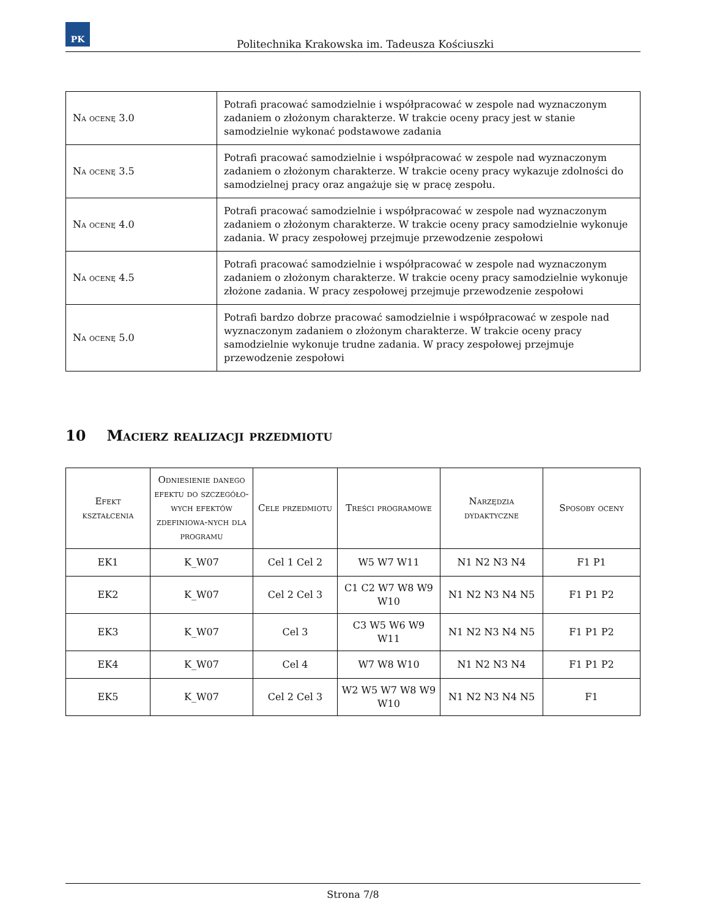PK
Politechnika Krakowska im. Tadeusza Kościuszki
| Na ocenę 3.0 | Potrafi pracować samodzielnie i współpracować w zespole nad wyznaczonym zadaniem o złożonym charakterze. W trakcie oceny pracy jest w stanie samodzielnie wykonać podstawowe zadania |
| Na ocenę 3.5 | Potrafi pracować samodzielnie i współpracować w zespole nad wyznaczonym zadaniem o złożonym charakterze. W trakcie oceny pracy wykazuje zdolności do samodzielnej pracy oraz angażuje się w pracę zespołu. |
| Na ocenę 4.0 | Potrafi pracować samodzielnie i współpracować w zespole nad wyznaczonym zadaniem o złożonym charakterze. W trakcie oceny pracy samodzielnie wykonuje zadania. W pracy zespołowej przejmuje przewodzenie zespołowi |
| Na ocenę 4.5 | Potrafi pracować samodzielnie i współpracować w zespole nad wyznaczonym zadaniem o złożonym charakterze. W trakcie oceny pracy samodzielnie wykonuje złożone zadania. W pracy zespołowej przejmuje przewodzenie zespołowi |
| Na ocenę 5.0 | Potrafi bardzo dobrze pracować samodzielnie i współpracować w zespole nad wyznaczonym zadaniem o złożonym charakterze. W trakcie oceny pracy samodzielnie wykonuje trudne zadania. W pracy zespołowej przejmuje przewodzenie zespołowi |
10 Macierz realizacji przedmiotu
| Efekt kształcenia | Odniesienie danego efektu do szczegóło-wych efektów zdefiniowa-nych dla programu | Cele przedmiotu | Treści programowe | Narzędzia dydaktyczne | Sposoby oceny |
| --- | --- | --- | --- | --- | --- |
| EK1 | K_W07 | Cel 1 Cel 2 | W5 W7 W11 | N1 N2 N3 N4 | F1 P1 |
| EK2 | K_W07 | Cel 2 Cel 3 | C1 C2 W7 W8 W9 W10 | N1 N2 N3 N4 N5 | F1 P1 P2 |
| EK3 | K_W07 | Cel 3 | C3 W5 W6 W9 W11 | N1 N2 N3 N4 N5 | F1 P1 P2 |
| EK4 | K_W07 | Cel 4 | W7 W8 W10 | N1 N2 N3 N4 | F1 P1 P2 |
| EK5 | K_W07 | Cel 2 Cel 3 | W2 W5 W7 W8 W9 W10 | N1 N2 N3 N4 N5 | F1 |
Strona 7/8